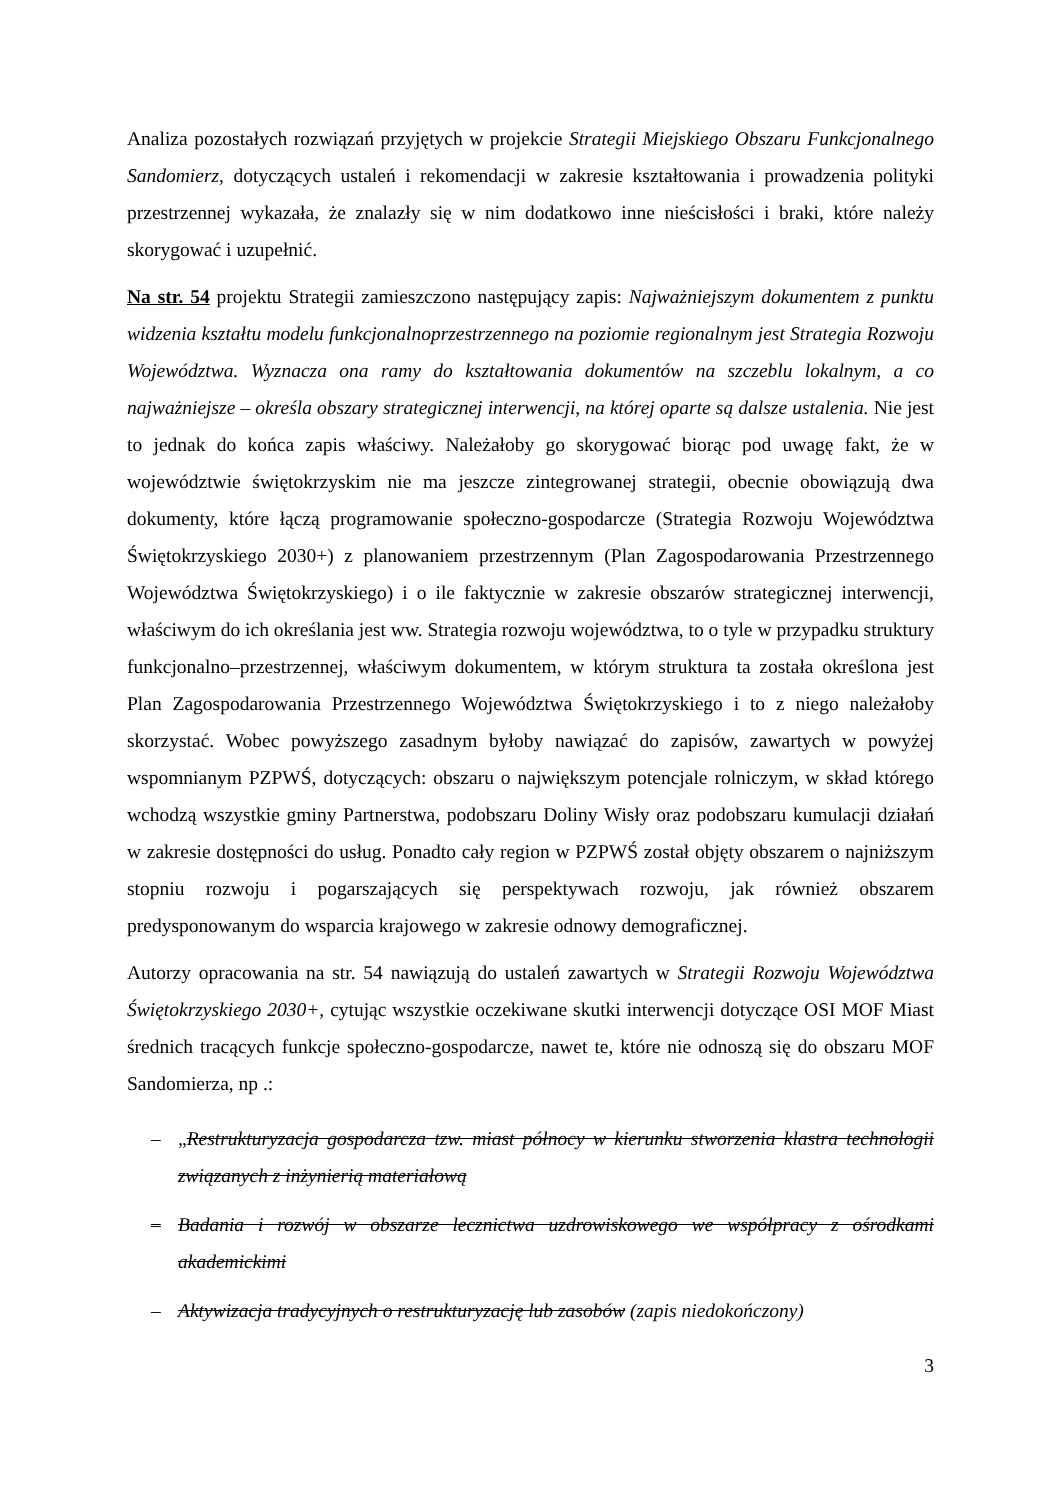Analiza pozostałych rozwiązań przyjętych w projekcie Strategii Miejskiego Obszaru Funkcjonalnego Sandomierz, dotyczących ustaleń i rekomendacji w zakresie kształtowania i prowadzenia polityki przestrzennej wykazała, że znalazły się w nim dodatkowo inne nieścisłości i braki, które należy skorygować i uzupełnić.
Na str. 54 projektu Strategii zamieszczono następujący zapis: Najważniejszym dokumentem z punktu widzenia kształtu modelu funkcjonalnoprzestrzennego na poziomie regionalnym jest Strategia Rozwoju Województwa. Wyznacza ona ramy do kształtowania dokumentów na szczeblu lokalnym, a co najważniejsze – określa obszary strategicznej interwencji, na której oparte są dalsze ustalenia. Nie jest to jednak do końca zapis właściwy. Należałoby go skorygować biorąc pod uwagę fakt, że w województwie świętokrzyskim nie ma jeszcze zintegrowanej strategii, obecnie obowiązują dwa dokumenty, które łączą programowanie społeczno-gospodarcze (Strategia Rozwoju Województwa Świętokrzyskiego 2030+) z planowaniem przestrzennym (Plan Zagospodarowania Przestrzennego Województwa Świętokrzyskiego) i o ile faktycznie w zakresie obszarów strategicznej interwencji, właściwym do ich określania jest ww. Strategia rozwoju województwa, to o tyle w przypadku struktury funkcjonalno–przestrzennej, właściwym dokumentem, w którym struktura ta została określona jest Plan Zagospodarowania Przestrzennego Województwa Świętokrzyskiego i to z niego należałoby skorzystać. Wobec powyższego zasadnym byłoby nawiązać do zapisów, zawartych w powyżej wspomnianym PZPWŚ, dotyczących: obszaru o największym potencjale rolniczym, w skład którego wchodzą wszystkie gminy Partnerstwa, podobszaru Doliny Wisły oraz podobszaru kumulacji działań w zakresie dostępności do usług. Ponadto cały region w PZPWŚ został objęty obszarem o najniższym stopniu rozwoju i pogarszających się perspektywach rozwoju, jak również obszarem predysponowanym do wsparcia krajowego w zakresie odnowy demograficznej.
Autorzy opracowania na str. 54 nawiązują do ustaleń zawartych w Strategii Rozwoju Województwa Świętokrzyskiego 2030+, cytując wszystkie oczekiwane skutki interwencji dotyczące OSI MOF Miast średnich tracących funkcje społeczno-gospodarcze, nawet te, które nie odnoszą się do obszaru MOF Sandomierza, np .:
– „Restrukturyzacja gospodarcza tzw. miast północy w kierunku stworzenia klastra technologii związanych z inżynierią materiałową
– Badania i rozwój w obszarze lecznictwa uzdrowiskowego we współpracy z ośrodkami akademickimi
– Aktywizacja tradycyjnych o restrukturyzację lub zasobów (zapis niedokończony)
3